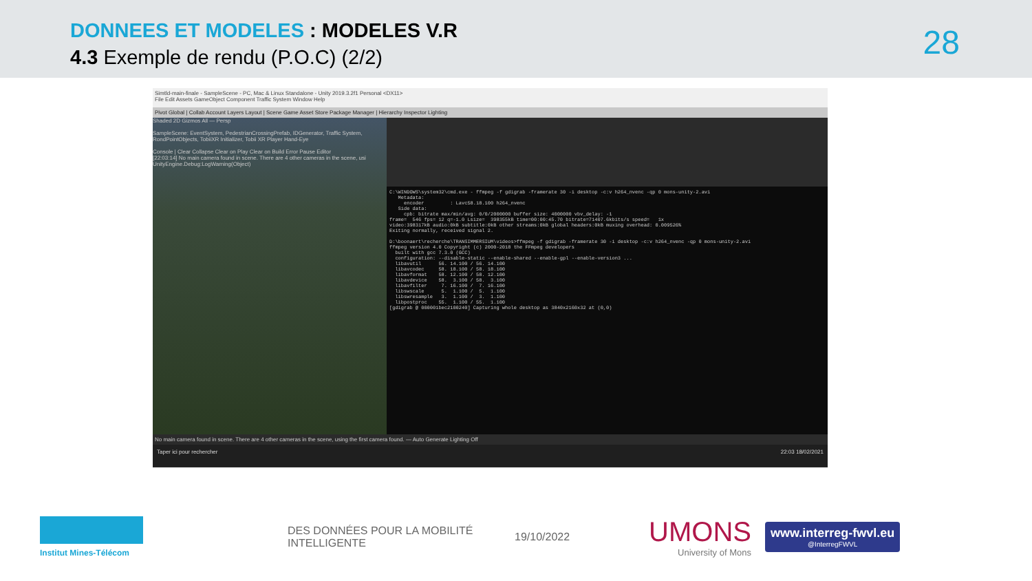DONNEES ET MODELES : MODELES V.R
4.3 Exemple de rendu (P.O.C) (2/2)
28
Simtld-main-finale - SampleScene - PC, Mac & Linux Standalone - Unity 2019.3.2f1 Personal <DX11>
File Edit Assets GameObject Component Traffic System Window Help
Pivot Global | Collab Account Layers Layout | Scene Game Asset Store Package Manager | Hierarchy Inspector Lighting
Shaded 2D Gizmos All — Persp
SampleScene: EventSystem, PedestrianCrossingPrefab, IDGenerator, Traffic System, RondPointObjects, TobiiXR Initializer, Tobii XR Player Hand-Eye
Console | Clear Collapse Clear on Play Clear on Build Error Pause Editor
[22:03:14] No main camera found in scene. There are 4 other cameras in the scene, usi UnityEngine.Debug:LogWarning(Object)
C:\WINDOWS\system32\cmd.exe - ffmpeg -f gdigrab -framerate 30 -i desktop -c:v h264_nvenc -qp 0 mons-unity-2.avi Metadata: encoder : Lavc58.18.100 h264_nvenc Side data: cpb: bitrate max/min/avg: 0/0/2000000 buffer size: 4000000 vbv_delay: -1 frame= 546 fps= 12 q=-1.0 Lsize= 398355kB time=00:00:45.70 bitrate=71407.6kbits/s speed= 1x video:398317kB audio:0kB subtitle:0kB other streams:0kB global headers:0kB muxing overhead: 0.009526% Exiting normally, received signal 2. D:\boonaert\recherche\TRANSIMMERSIUM\videos>ffmpeg -f gdigrab -framerate 30 -i desktop -c:v h264_nvenc -qp 0 mons-unity-2.avi ffmpeg version 4.0 Copyright (c) 2000-2018 the FFmpeg developers built with gcc 7.3.0 (GCC) configuration: --disable-static --enable-shared --enable-gpl --enable-version3 ... libavutil 56. 14.100 / 56. 14.100 libavcodec 58. 18.100 / 58. 18.100 libavformat 58. 12.100 / 58. 12.100 libavdevice 58. 3.100 / 58. 3.100 libavfilter 7. 16.100 / 7. 16.100 libswscale 5. 1.100 / 5. 1.100 libswresample 3. 1.100 / 3. 1.100 libpostproc 55. 1.100 / 55. 1.100 [gdigrab @ 000001bec2100240] Capturing whole desktop as 3840x2160x32 at (0,0)
No main camera found in scene. There are 4 other cameras in the scene, using the first camera found. — Auto Generate Lighting Off
Taper ici pour rechercher 22:03 18/02/2021
Institut Mines-Télécom
DES DONNÉES POUR LA MOBILITÉ INTELLIGENTE
19/10/2022
UMONS
University of Mons
www.interreg-fwvl.eu
@InterregFWVL